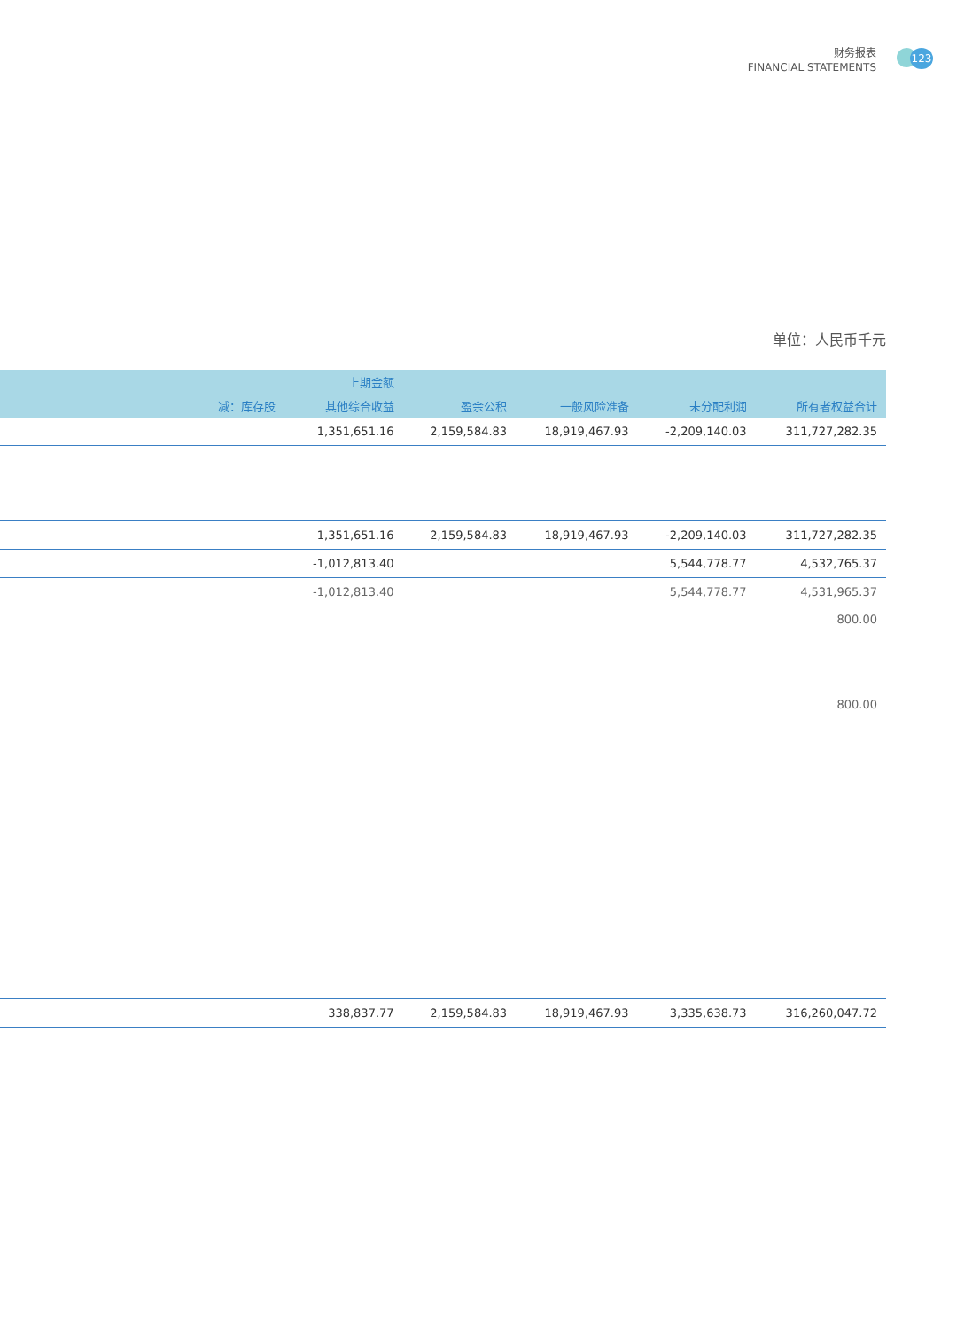财务报表
FINANCIAL STATEMENTS
123
单位：人民币千元
| | 上期金额 | | | | | |
| --- | --- | --- | --- | --- | --- | --- |
| | 减：库存股 | 其他综合收益 | 盈余公积 | 一般风险准备 | 未分配利润 | 所有者权益合计 |
| | | 1,351,651.16 | 2,159,584.83 | 18,919,467.93 | -2,209,140.03 | 311,727,282.35 |
| | | 1,351,651.16 | 2,159,584.83 | 18,919,467.93 | -2,209,140.03 | 311,727,282.35 |
| | | -1,012,813.40 | | | 5,544,778.77 | 4,532,765.37 |
| | | -1,012,813.40 | | | 5,544,778.77 | 4,531,965.37 |
| | | | | | | 800.00 |
| | | | | | | 800.00 |
| | | 338,837.77 | 2,159,584.83 | 18,919,467.93 | 3,335,638.73 | 316,260,047.72 |